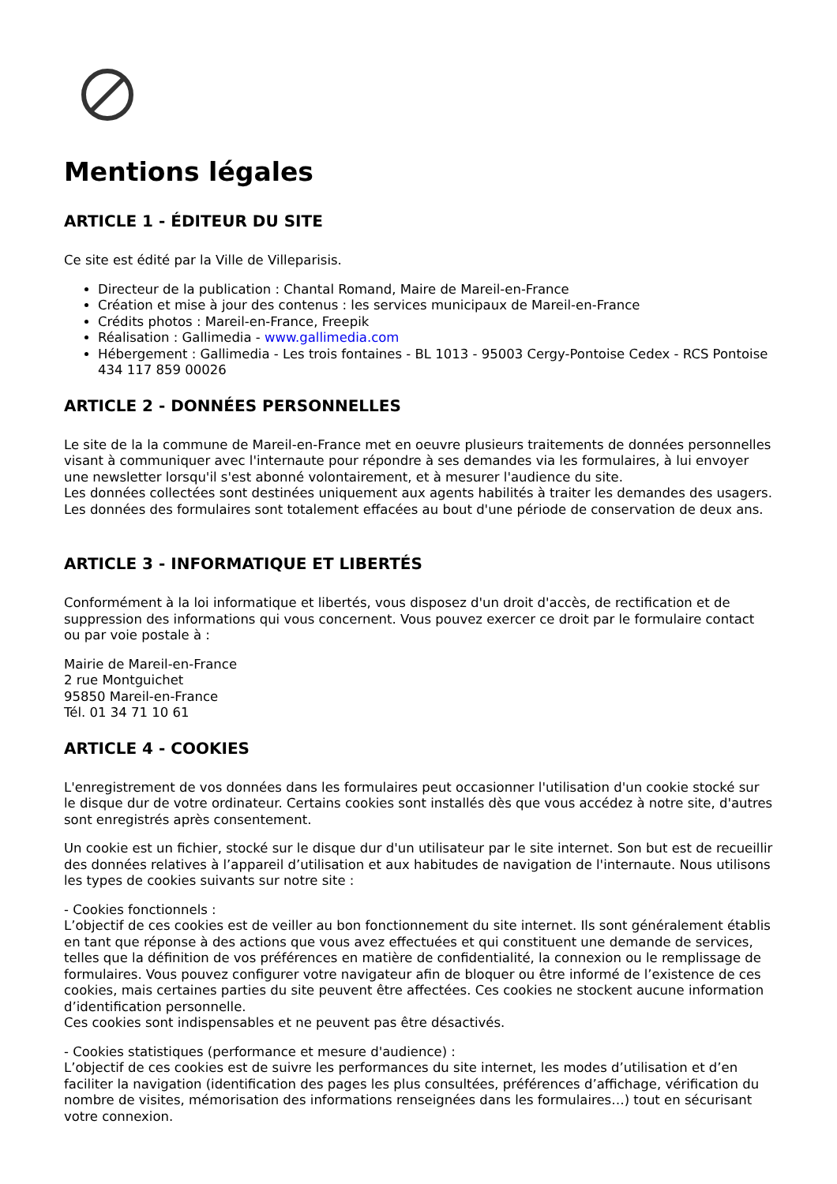Mentions légales
ARTICLE 1 - ÉDITEUR DU SITE
Ce site est édité par la Ville de Villeparisis.
Directeur de la publication : Chantal Romand, Maire de Mareil-en-France
Création et mise à jour des contenus : les services municipaux de Mareil-en-France
Crédits photos : Mareil-en-France, Freepik
Réalisation : Gallimedia - www.gallimedia.com
Hébergement : Gallimedia - Les trois fontaines - BL 1013 - 95003 Cergy-Pontoise Cedex - RCS Pontoise 434 117 859 00026
ARTICLE 2 - DONNÉES PERSONNELLES
Le site de la la commune de Mareil-en-France met en oeuvre plusieurs traitements de données personnelles visant à communiquer avec l'internaute pour répondre à ses demandes via les formulaires, à lui envoyer une newsletter lorsqu'il s'est abonné volontairement, et à mesurer l'audience du site.
Les données collectées sont destinées uniquement aux agents habilités à traiter les demandes des usagers.
Les données des formulaires sont totalement effacées au bout d'une période de conservation de deux ans.
ARTICLE 3 - INFORMATIQUE ET LIBERTÉS
Conformément à la loi informatique et libertés, vous disposez d'un droit d'accès, de rectification et de suppression des informations qui vous concernent. Vous pouvez exercer ce droit par le formulaire contact ou par voie postale à :
Mairie de Mareil-en-France
2 rue Montguichet
95850 Mareil-en-France
Tél. 01 34 71 10 61
ARTICLE 4 - COOKIES
L'enregistrement de vos données dans les formulaires peut occasionner l'utilisation d'un cookie stocké sur le disque dur de votre ordinateur. Certains cookies sont installés dès que vous accédez à notre site, d'autres sont enregistrés après consentement.
Un cookie est un fichier, stocké sur le disque dur d'un utilisateur par le site internet. Son but est de recueillir des données relatives à l’appareil d’utilisation et aux habitudes de navigation de l'internaute. Nous utilisons les types de cookies suivants sur notre site :
- Cookies fonctionnels :
L’objectif de ces cookies est de veiller au bon fonctionnement du site internet. Ils sont généralement établis en tant que réponse à des actions que vous avez effectuées et qui constituent une demande de services, telles que la définition de vos préférences en matière de confidentialité, la connexion ou le remplissage de formulaires. Vous pouvez configurer votre navigateur afin de bloquer ou être informé de l’existence de ces cookies, mais certaines parties du site peuvent être affectées. Ces cookies ne stockent aucune information d’identification personnelle.
Ces cookies sont indispensables et ne peuvent pas être désactivés.
- Cookies statistiques (performance et mesure d'audience) :
L’objectif de ces cookies est de suivre les performances du site internet, les modes d’utilisation et d’en faciliter la navigation (identification des pages les plus consultées, préférences d’affichage, vérification du nombre de visites, mémorisation des informations renseignées dans les formulaires…) tout en sécurisant votre connexion.